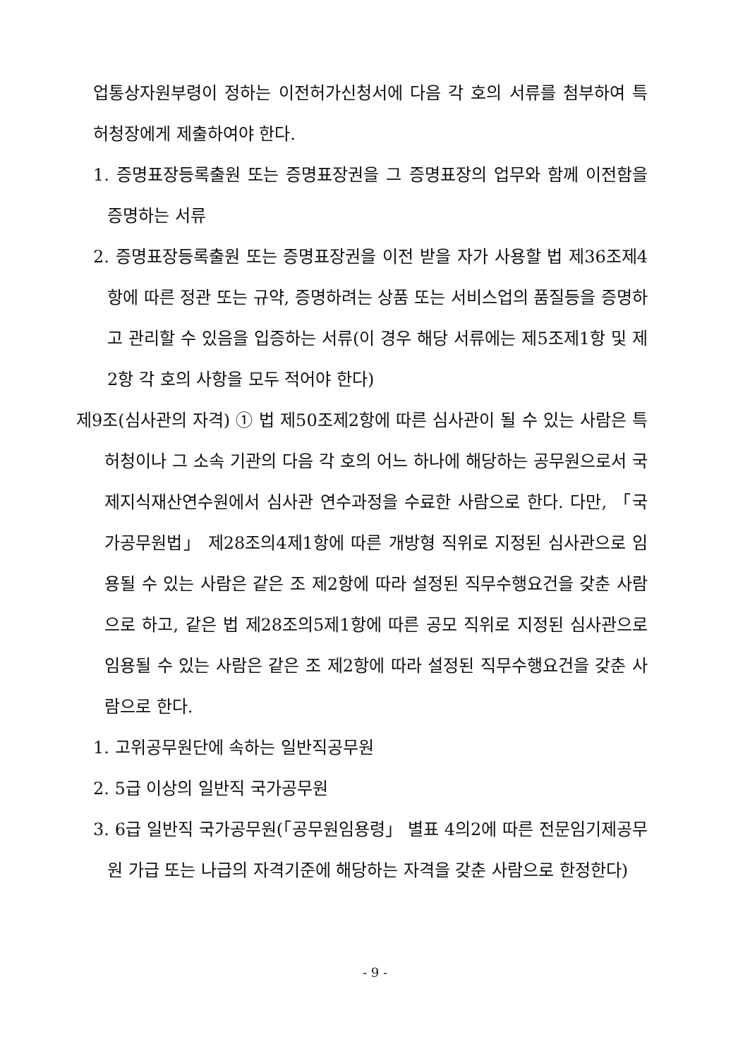업통상자원부령이 정하는 이전허가신청서에 다음 각 호의 서류를 첨부하여 특허청장에게 제출하여야 한다.
1. 증명표장등록출원 또는 증명표장권을 그 증명표장의 업무와 함께 이전함을 증명하는 서류
2. 증명표장등록출원 또는 증명표장권을 이전 받을 자가 사용할 법 제36조제4항에 따른 정관 또는 규약, 증명하려는 상품 또는 서비스업의 품질등을 증명하고 관리할 수 있음을 입증하는 서류(이 경우 해당 서류에는 제5조제1항 및 제2항 각 호의 사항을 모두 적어야 한다)
제9조(심사관의 자격) ① 법 제50조제2항에 따른 심사관이 될 수 있는 사람은 특허청이나 그 소속 기관의 다음 각 호의 어느 하나에 해당하는 공무원으로서 국제지식재산연수원에서 심사관 연수과정을 수료한 사람으로 한다. 다만, 「국가공무원법」 제28조의4제1항에 따른 개방형 직위로 지정된 심사관으로 임용될 수 있는 사람은 같은 조 제2항에 따라 설정된 직무수행요건을 갖춘 사람으로 하고, 같은 법 제28조의5제1항에 따른 공모 직위로 지정된 심사관으로 임용될 수 있는 사람은 같은 조 제2항에 따라 설정된 직무수행요건을 갖춘 사람으로 한다.
1. 고위공무원단에 속하는 일반직공무원
2. 5급 이상의 일반직 국가공무원
3. 6급 일반직 국가공무원(「공무원임용령」 별표 4의2에 따른 전문임기제공무원 가급 또는 나급의 자격기준에 해당하는 자격을 갖춘 사람으로 한정한다)
- 9 -